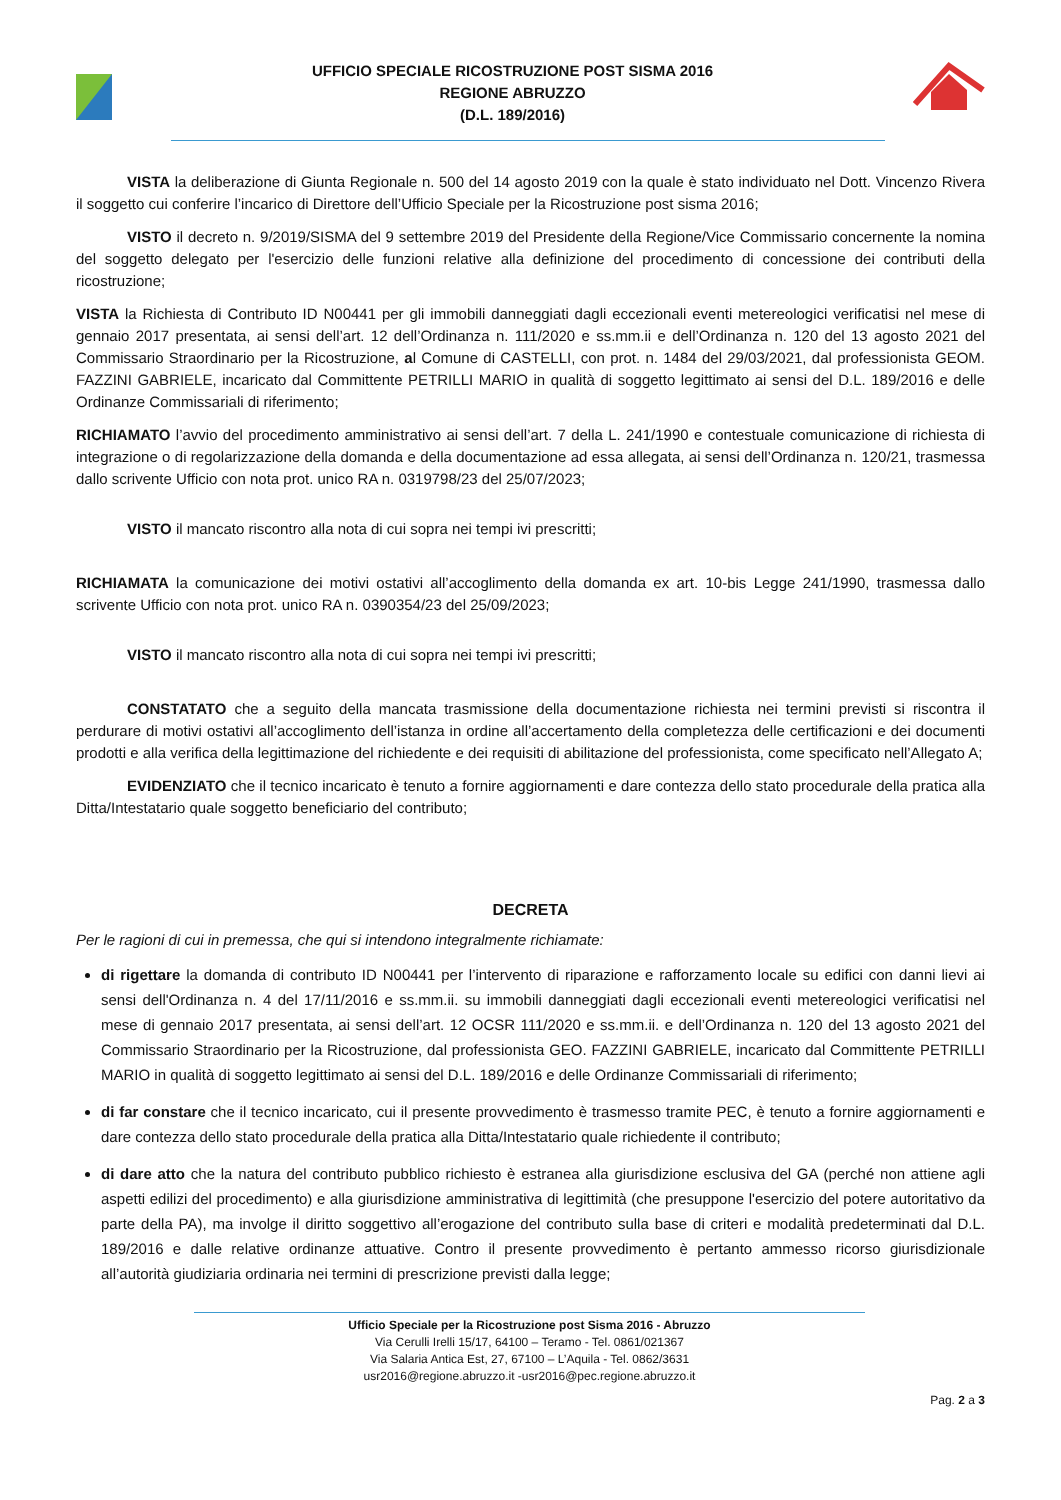UFFICIO SPECIALE RICOSTRUZIONE POST SISMA 2016
REGIONE ABRUZZO
(D.L. 189/2016)
VISTA la deliberazione di Giunta Regionale n. 500 del 14 agosto 2019 con la quale è stato individuato nel Dott. Vincenzo Rivera il soggetto cui conferire l’incarico di Direttore dell’Ufficio Speciale per la Ricostruzione post sisma 2016;
VISTO il decreto n. 9/2019/SISMA del 9 settembre 2019 del Presidente della Regione/Vice Commissario concernente la nomina del soggetto delegato per l'esercizio delle funzioni relative alla definizione del procedimento di concessione dei contributi della ricostruzione;
VISTA la Richiesta di Contributo ID N00441 per gli immobili danneggiati dagli eccezionali eventi metereologici verificatisi nel mese di gennaio 2017 presentata, ai sensi dell’art. 12 dell’Ordinanza n. 111/2020 e ss.mm.ii e dell’Ordinanza n. 120 del 13 agosto 2021 del Commissario Straordinario per la Ricostruzione, al Comune di CASTELLI, con prot. n. 1484 del 29/03/2021, dal professionista GEOM. FAZZINI GABRIELE, incaricato dal Committente PETRILLI MARIO in qualità di soggetto legittimato ai sensi del D.L. 189/2016 e delle Ordinanze Commissariali di riferimento;
RICHIAMATO l’avvio del procedimento amministrativo ai sensi dell’art. 7 della L. 241/1990 e contestuale comunicazione di richiesta di integrazione o di regolarizzazione della domanda e della documentazione ad essa allegata, ai sensi dell’Ordinanza n. 120/21, trasmessa dallo scrivente Ufficio con nota prot. unico RA n. 0319798/23 del 25/07/2023;
VISTO il mancato riscontro alla nota di cui sopra nei tempi ivi prescritti;
RICHIAMATA la comunicazione dei motivi ostativi all’accoglimento della domanda ex art. 10-bis Legge 241/1990, trasmessa dallo scrivente Ufficio con nota prot. unico RA n. 0390354/23 del 25/09/2023;
VISTO il mancato riscontro alla nota di cui sopra nei tempi ivi prescritti;
CONSTATATO che a seguito della mancata trasmissione della documentazione richiesta nei termini previsti si riscontra il perdurare di motivi ostativi all’accoglimento dell’istanza in ordine all’accertamento della completezza delle certificazioni e dei documenti prodotti e alla verifica della legittimazione del richiedente e dei requisiti di abilitazione del professionista, come specificato nell’Allegato A;
EVIDENZIATO che il tecnico incaricato è tenuto a fornire aggiornamenti e dare contezza dello stato procedurale della pratica alla Ditta/Intestatario quale soggetto beneficiario del contributo;
DECRETA
Per le ragioni di cui in premessa, che qui si intendono integralmente richiamate:
di rigettare la domanda di contributo ID N00441 per l’intervento di riparazione e rafforzamento locale su edifici con danni lievi ai sensi dell'Ordinanza n. 4 del 17/11/2016 e ss.mm.ii. su immobili danneggiati dagli eccezionali eventi metereologici verificatisi nel mese di gennaio 2017 presentata, ai sensi dell’art. 12 OCSR 111/2020 e ss.mm.ii. e dell’Ordinanza n. 120 del 13 agosto 2021 del Commissario Straordinario per la Ricostruzione, dal professionista GEO. FAZZINI GABRIELE, incaricato dal Committente PETRILLI MARIO in qualità di soggetto legittimato ai sensi del D.L. 189/2016 e delle Ordinanze Commissariali di riferimento;
di far constare che il tecnico incaricato, cui il presente provvedimento è trasmesso tramite PEC, è tenuto a fornire aggiornamenti e dare contezza dello stato procedurale della pratica alla Ditta/Intestatario quale richiedente il contributo;
di dare atto che la natura del contributo pubblico richiesto è estranea alla giurisdizione esclusiva del GA (perché non attiene agli aspetti edilizi del procedimento) e alla giurisdizione amministrativa di legittimità (che presuppone l'esercizio del potere autoritativo da parte della PA), ma involge il diritto soggettivo all’erogazione del contributo sulla base di criteri e modalità predeterminati dal D.L. 189/2016 e dalle relative ordinanze attuative. Contro il presente provvedimento è pertanto ammesso ricorso giurisdizionale all’autorità giudiziaria ordinaria nei termini di prescrizione previsti dalla legge;
Ufficio Speciale per la Ricostruzione post Sisma 2016 - Abruzzo
Via Cerulli Irelli 15/17, 64100 – Teramo - Tel. 0861/021367
Via Salaria Antica Est, 27, 67100 – L’Aquila - Tel. 0862/3631
usr2016@regione.abruzzo.it -usr2016@pec.regione.abruzzo.it
Pag. 2 a 3